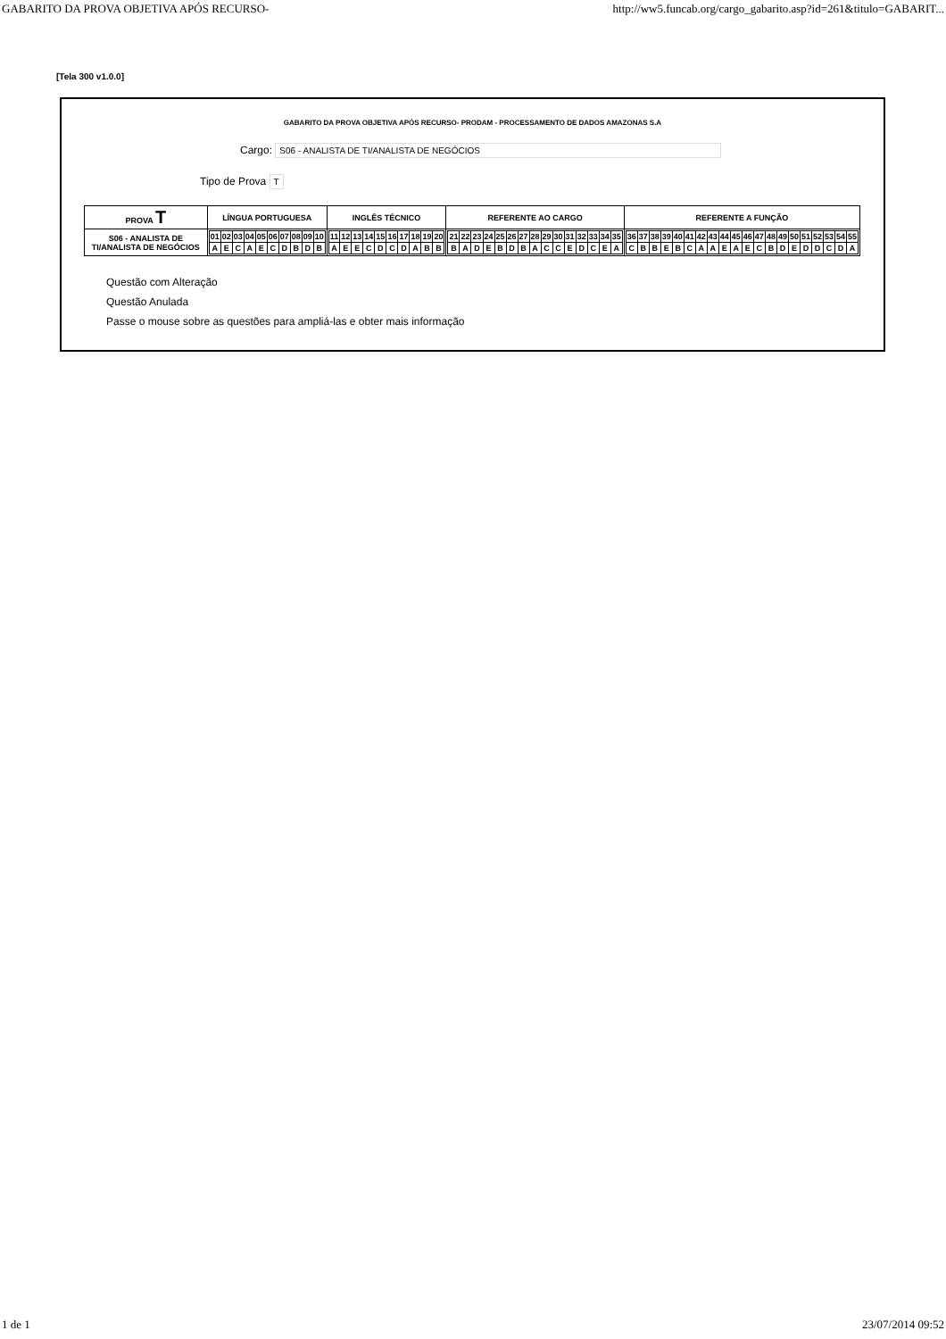GABARITO DA PROVA OBJETIVA APÓS RECURSO- http://ww5.funcab.org/cargo_gabarito.asp?id=261&titulo=GABARIT...
[Tela 300 v1.0.0]
GABARITO DA PROVA OBJETIVA APÓS RECURSO- PRODAM - PROCESSAMENTO DE DADOS AMAZONAS S.A
Cargo: S06 - ANALISTA DE TI/ANALISTA DE NEGÓCIOS
Tipo de Prova T
| PROVA T | LÍNGUA PORTUGUESA | INGLÊS TÉCNICO | REFERENTE AO CARGO | REFERENTE A FUNÇÃO |
| --- | --- | --- | --- | --- |
| S06 - ANALISTA DE TI/ANALISTA DE NEGÓCIOS | / 01 / 02 / 03 / 04 / 05 / 06 / 07 / 08 / 09 / 10 / / A / E / C / A / E / C / D / B / D / B / | / 11 / 12 / 13 / 14 / 15 / 16 / 17 / 18 / 19 / 20 / / A / E / E / C / D / C / D / A / B / B / | / 21 / 22 / 23 / 24 / 25 / 26 / 27 / 28 / 29 / 30 / 31 / 32 / 33 / 34 / 35 / / B / A / D / E / B / D / B / A / C / C / E / D / C / E / A / | / 36 / 37 / 38 / 39 / 40 / 41 / 42 / 43 / 44 / 45 / 46 / 47 / 48 / 49 / 50 / 51 / 52 / 53 / 54 / 55 / / C / B / B / E / B / C / A / A / E / A / E / C / B / D / E / D / D / C / D / A / |
Questão com Alteração
Questão Anulada
Passe o mouse sobre as questões para ampliá-las e obter mais informação
1 de 1 23/07/2014 09:52